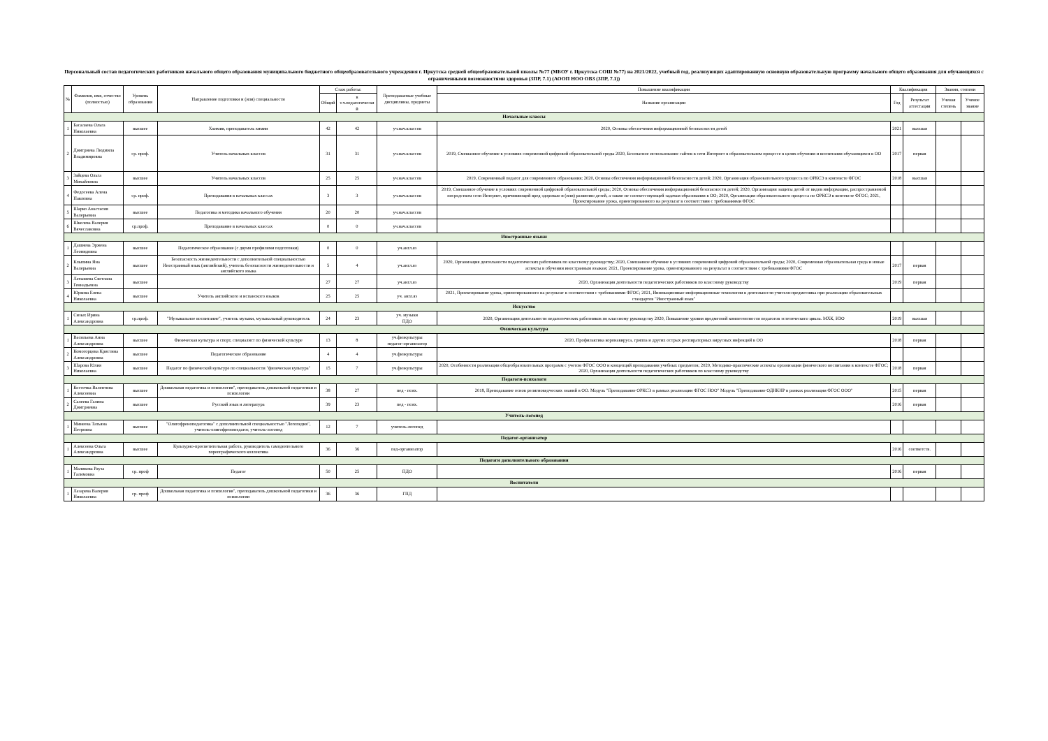Персональный состав педагогических работников начального общего образования муниципального бюджетного общеобразовательного учреждения г. Иркутска средней общеобразовательной школы №77 (МБОУ г. Иркутска СОШ №77) на 2021/2022, учебный год, реализующих адаптированную основную образовательную программу начального общего образования для обучающихся с ограниченными возможностями здоровья (ЗПР, 7.1) (АООП НОО ОВЗ (ЗПР, 7.1))
| № | Фамилия, имя, отчество (полностью) | Уровень образования | Направление подготовки и (или) специальности | Стаж работы: | | Преподаваемые учебные дисциплины, предметы | Повышение квалификации | Квалификация | | Звания, степени | |
| --- | --- | --- | --- | --- | --- | --- | --- | --- | --- | --- | --- |
| | | | | Общий | в т.ч.педагогически й | | Название организации | Год | Результат аттестации | Ученая степень | Ученое звание |
| Начальные классы | | | | | | | | | | | |
| 1 | Басалаева Ольга Николаевна | высшее | Ххимия, преподаватель химии | 42 | 42 | уч.нач.классов | 2020, Основы обеспечения информационной безопасности детей | 2021 | высшая | | |
| 2 | Дмитриева Людмила Владимировна | ср. проф. | Учитель начальных классов | 31 | 31 | уч.нач.классов | 2019, Смешанное обучение в условиях современной цифровой образовательной среды 2020, Безопасное использование сайтов в сети Интернет в образовательном процессе в целях обучения и воспитания обучающихся в ОО | 2017 | первая | | |
| 3 | Зайцева Ольга Михайловна | высшее | Учитель начальных классов | 25 | 25 | уч.нач.классов | 2019, Современный педагог для современного образования; 2020, Основы обеспечения информационной безопасности детей; 2020, Организация образовательного процесса по ОРКСЭ в контексте ФГОС | 2018 | высшая | | |
| 4 | Федосеева Алена Павловна | ср. проф. | Преподавания в начальных классах | 3 | 3 | уч.нач.классов | 2019, Смешанное обучение в условиях современной цифровой образовательной среды; 2020, Основы обеспечения информационной безопасности детей; 2020, Организация защиты детей от видов информации, распространяемой посредством сети Интернет, причиняющей вред здоровью и (или) развитию детей, а также не соответствующей задачам образования в ОО; 2020, Организация образовательного процесса по ОРКСЭ в контексте ФГОС; 2021, Проектирование урока, ориентированного на результат в соответствии с требованиями ФГОС | | | | |
| 5 | Шарко Анастасия Валерьевна | высшее | Педагогика и методика начального обучения | 20 | 20 | уч.нач.классов | | | | | |
| 6 | Шкелева Валерия Вячеславовна | ср.проф. | Преподавание в начальных классах | 0 | 0 | уч.нач.классов | | | | | |
| Иностранные языки | | | | | | | | | | | |
| 1 | Дашиева Эржена Леонидовна | высшее | Педагогическое образование (с двумя профилями подготовки) | 0 | 0 | уч.англ.яз | | | | | |
| 2 | Клыпина Яна Валерьевна | высшее | Безопасность жизнедеятельности с дополнительной специальностью Иностранный язык (английский), учитель безопасности жизнедеятельности и английского языка | 5 | 4 | уч.англ.яз | 2020, Организация деятельности педагогических работников по классному руководству; 2020, Смешанное обучение в условиях современной цифровой образовательной среды; 2020, Современная образовательная среда и новые аспекты в обучении иностранным языкам; 2021, Проектирование урока, ориентированного на результат в соответствии с требованиями ФГОС | 2017 | первая | | |
| 3 | Латышева Светлана Геннадьевна | высшее | | 27 | 27 | уч.англ.яз | 2020, Организация деятельности педагогических работников по классному руководству | 2019 | первая | | |
| 4 | Юркова Елена Николаевна | высшее | Учитель английского и испанского языков | 25 | 25 | уч. англ.яз | 2021, Проектирование урока, ориентированного на результат в соответствии с требованиями ФГОС; 2021, Инновационные информационные технологии в деятельности учителя-предметника при реализации образовательных стандартов "Иностранный язык" | | | | |
| Искусство | | | | | | | | | | | |
| 1 | Сизых Ирина Александровна | ср.проф. | "Музыкальное воспитание", учитель музыки, музыкальный руководитель | 24 | 23 | уч. музыки ПДО | 2020, Организация деятельности педагогических работников по классному руководству 2020, Повышение уровня предметной компетентности педагогов эстетического цикла. МХК, ИЗО | 2019 | высшая | | |
| Физическая культура | | | | | | | | | | | |
| 1 | Васильева Анна Александровна | высшее | Физическая культура и спорт, специалист по физической культуре | 13 | 8 | уч.физкультуры педагог-организатор | 2020, Профилактика коронавируса, гриппа и других острых респираторных вирусных инфекций в ОО | 2018 | первая | | |
| 2 | Комогорцева Кристина Александровна | высшее | Педагогическое образование | 4 | 4 | уч.физкультуры | | | | | |
| 3 | Шарова Юлия Николаевна | высшее | Педагог по физической культуре по специальности "физическая культура" | 15 | 7 | уч.физкультуры | 2020, Особенности реализации общеобразовательных программ с учетом ФГОС ООО и концепций преподавания учебных предметов; 2020, Методико-практические аспекты организации физического воспитания в контексте ФГОС; 2020, Организация деятельности педагогических работников по классному руководству | 2018 | первая | | |
| Педагоги-психологи | | | | | | | | | | | |
| 1 | Косточка Валентина Алексеевна | высшее | Дошкольная педагогика и психология", преподаватель дошкольной педагогики и психологии | 38 | 27 | пед - псих. | 2018, Преподавание основ религиоведческих знаний в ОО. Модуль "Преподавание ОРКСЭ в рамках реализации ФГОС НОО" Модуль "Преподавание ОДНКНР в рамках реализации ФГОС ООО" | 2015 | первая | | |
| 2 | Салеева Галина Дмитриевна | высшее | Русский язык и литература | 39 | 23 | пед - псих. | | 2016 | первая | | |
| Учитель-логопед | | | | | | | | | | | |
| 1 | Минеева Татьяна Петровна | высшее | "Олигофренопедагогика" с дополнительной специальностью "Логопедия", учитель-олигофренопедагог, учитель-логопед | 12 | 7 | учитель-логопед | | | | | |
| Педагог-организатор | | | | | | | | | | | |
| 1 | Алексеева Ольга Александровна | высшее | Культурно-просветительная работа, руководитель самодеятельного хореографического коллектива | 36 | 36 | пед-организатор | | 2016 | соответств. | | |
| Педагоги дополнительного образования | | | | | | | | | | | |
| 1 | Маликова Рауза Галимовна | ср. проф | Педагог | 50 | 25 | ПДО | | 2016 | первая | | |
| Воспитатели | | | | | | | | | | | |
| 1 | Лазарева Валерия Николаевна | ср. проф | Дошкольная педагогика и психология", преподаватель дошкольной педагогики и психологии | 36 | 36 | ГПД | | | | | |